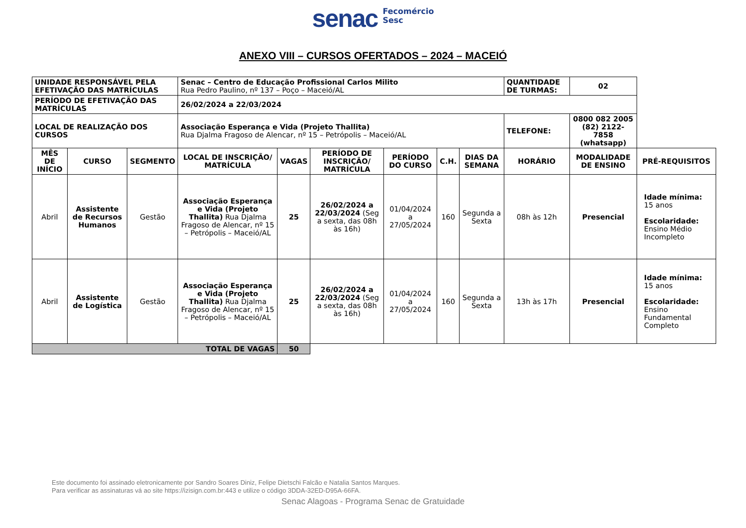senac Fecomércio
Sesc
ANEXO VIII – CURSOS OFERTADOS – 2024 – MACEIÓ
| UNIDADE RESPONSÁVEL PELA EFETIVAÇÃO DAS MATRÍCULAS | | | Senac – Centro de Educação Profissional Carlos Milito Rua Pedro Paulino, nº 137 – Poço – Maceió/AL | | | | | | QUANTIDADE DE TURMAS: | 02 | |
| PERÍODO DE EFETIVAÇÃO DAS MATRÍCULAS | | | 26/02/2024 a 22/03/2024 | | | | | | | | |
| LOCAL DE REALIZAÇÃO DOS CURSOS | | | Associação Esperança e Vida (Projeto Thallita) Rua Djalma Fragoso de Alencar, nº 15 – Petrópolis – Maceió/AL | | | | | | TELEFONE: | 0800 082 2005 (82) 2122-7858 (whatsapp) | |
| MÊS DE INÍCIO | CURSO | SEGMENTO | LOCAL DE INSCRIÇÃO/ MATRÍCULA | VAGAS | PERÍODO DE INSCRIÇÃO/ MATRÍCULA | PERÍODO DO CURSO | C.H. | DIAS DA SEMANA | HORÁRIO | MODALIDADE DE ENSINO | PRÉ-REQUISITOS |
| Abril | Assistente de Recursos Humanos | Gestão | Associação Esperança e Vida (Projeto Thallita) Rua Djalma Fragoso de Alencar, nº 15 – Petrópolis – Maceió/AL | 25 | 26/02/2024 a 22/03/2024 (Seg a sexta, das 08h às 16h) | 01/04/2024 a 27/05/2024 | 160 | Segunda a Sexta | 08h às 12h | Presencial | Idade mínima: 15 anos Escolaridade: Ensino Médio Incompleto |
| Abril | Assistente de Logística | Gestão | Associação Esperança e Vida (Projeto Thallita) Rua Djalma Fragoso de Alencar, nº 15 – Petrópolis – Maceió/AL | 25 | 26/02/2024 a 22/03/2024 (Seg a sexta, das 08h às 16h) | 01/04/2024 a 27/05/2024 | 160 | Segunda a Sexta | 13h às 17h | Presencial | Idade mínima: 15 anos Escolaridade: Ensino Fundamental Completo |
| TOTAL DE VAGAS | | | | 50 | | | | | | | |
Este documento foi assinado eletronicamente por Sandro Soares Diniz, Felipe Dietschi Falcão e Natalia Santos Marques.
Para verificar as assinaturas vá ao site https://izisign.com.br:443 e utilize o código 3DDA-32ED-D95A-66FA.
Senac Alagoas - Programa Senac de Gratuidade